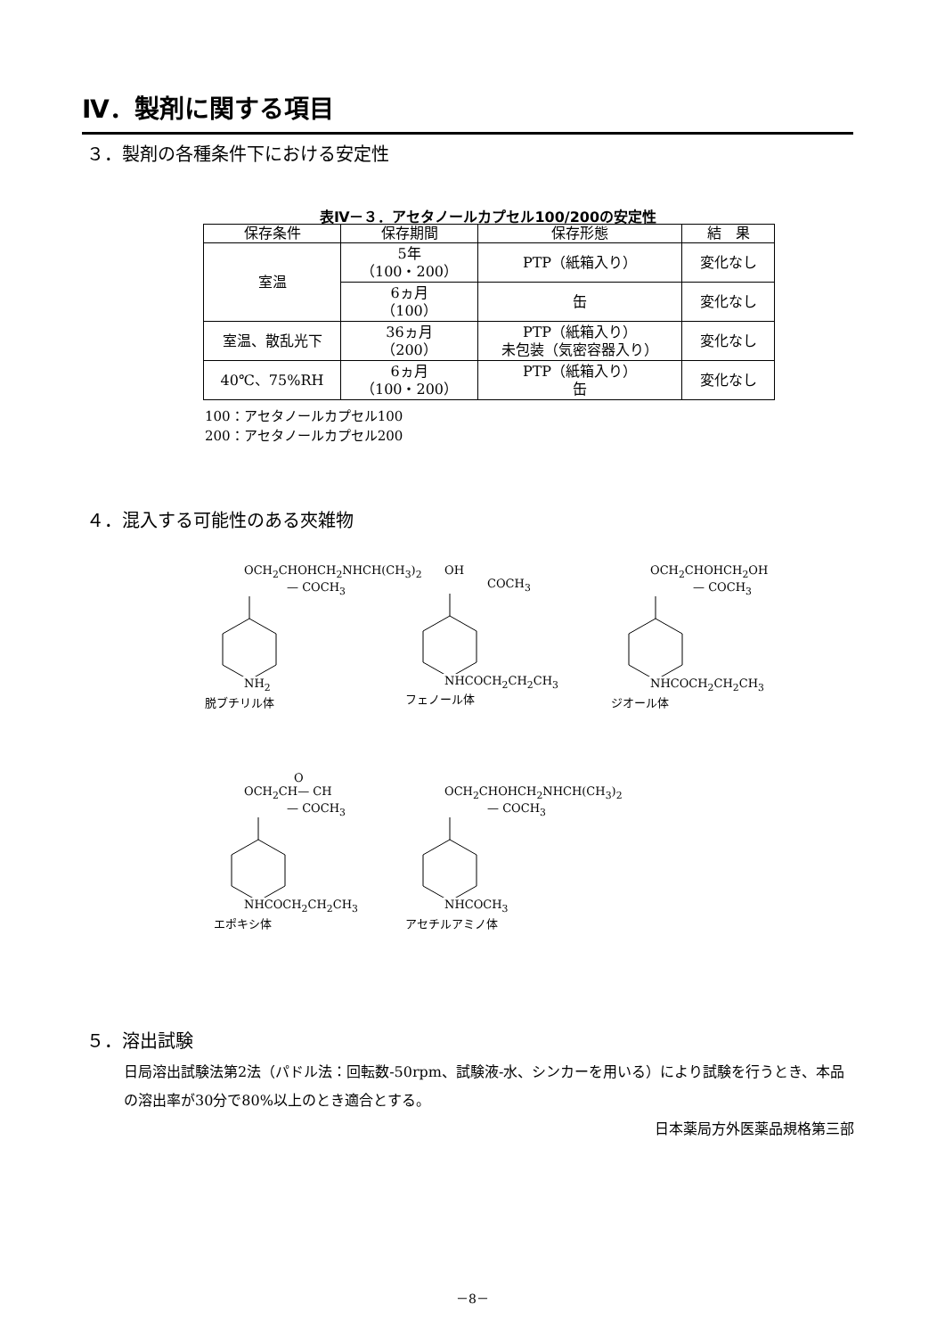Ⅳ．製剤に関する項目
３．製剤の各種条件下における安定性
表Ⅳ－３．アセタノールカプセル100/200の安定性
| 保存条件 | 保存期間 | 保存形態 | 結 果 |
| --- | --- | --- | --- |
| 室温 | 5年 （100・200） | PTP（紙箱入り） | 変化なし |
| | 6ヵ月 （100） | 缶 | 変化なし |
| 室温、散乱光下 | 36ヵ月 （200） | PTP（紙箱入り） 未包装（気密容器入り） | 変化なし |
| 40℃、75%RH | 6ヵ月 （100・200） | PTP（紙箱入り） 缶 | 変化なし |
100：アセタノールカプセル100
200：アセタノールカプセル200
４．混入する可能性のある夾雑物
OCH<sub>2</sub>CHOHCH<sub>2</sub>NHCH(CH<sub>3</sub>)<sub>2</sub>
— COCH<sub>3</sub>
NH<sub>2</sub>
脱ブチリル体
OH
COCH<sub>3</sub>
NHCOCH<sub>2</sub>CH<sub>2</sub>CH<sub>3</sub>
フェノール体
OCH<sub>2</sub>CHOHCH<sub>2</sub>OH
— COCH<sub>3</sub>
NHCOCH<sub>2</sub>CH<sub>2</sub>CH<sub>3</sub>
ジオール体
O
OCH<sub>2</sub>CH— CH
— COCH<sub>3</sub>
NHCOCH<sub>2</sub>CH<sub>2</sub>CH<sub>3</sub>
エポキシ体
OCH<sub>2</sub>CHOHCH<sub>2</sub>NHCH(CH<sub>3</sub>)<sub>2</sub>
— COCH<sub>3</sub>
NHCOCH<sub>3</sub>
アセチルアミノ体
５．溶出試験
日局溶出試験法第2法（パドル法：回転数-50rpm、試験液-水、シンカーを用いる）により試験を行うとき、本品の溶出率が30分で80%以上のとき適合とする。
日本薬局方外医薬品規格第三部
－8－